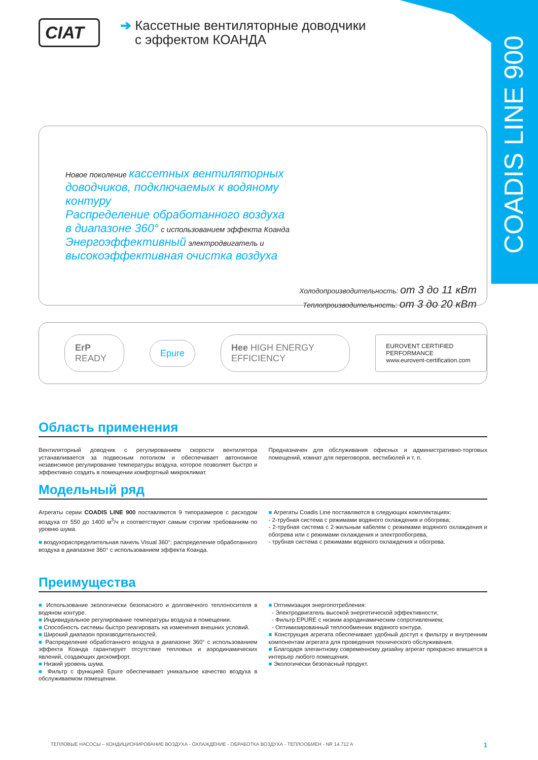COADIS LINE 900
CIAT
➔ Кассетные вентиляторные доводчики
с эффектом КОАНДА
Новое поколение кассетных вентиляторных доводчиков, подключаемых к водяному контуру
Распределение обработанного воздуха в диапазоне 360° с использованием эффекта Коанда
Энергоэффективный электродвигатель и высокоэффективная очистка воздуха
Холодопроизводительность: от 3 до 11 кВт
Теплопроизводительность: от 3 до 20 кВт
ErP READY Epure Hee HIGH ENERGY EFFICIENCY
EUROVENT CERTIFIED PERFORMANCE
www.eurovent-certification.com
Область применения
Вентиляторный доводчик с регулированием скорости вентилятора устанавливается за подвесным потолком и обеспечивает автономное независимое регулирование температуры воздуха, которое позволяет быстро и эффективно создать в помещении комфортный микроклимат.
Предназначен для обслуживания офисных и административно-торговых помещений, комнат для переговоров, вестибюлей и т. п.
Модельный ряд
Агрегаты серии COADIS LINE 900 поставляются 9 типоразмеров с расходом воздуха от 550 до 1400 м<sup>3</sup>/ч и соответствуют самым строгим требованиям по уровню шума.
■ воздухораспределительная панель Visual 360°: распределение обработанного воздуха в диапазоне 360° с использованием эффекта Коанда.
■ Агрегаты Coadis Line поставляются в следующих комплектациях:
- 2-трубная система с режимами водяного охлаждения и обогрева;
- 2-трубная система с 2-жильным кабелем с режимами водяного охлаждения и обогрева или с режимами охлаждения и электрообогрева,
- трубная система с режимами водяного охлаждения и обогрева.
Преимущества
■ Использование экологически безопасного и долговечного теплоносителя в водяном контуре.
■ Индивидуальное регулирование температуры воздуха в помещении.
■ Способность системы быстро реагировать на изменения внешних условий.
■ Широкий диапазон производительностей.
■ Распределение обработанного воздуха в диапазоне 360° с использованием эффекта Коанда гарантирует отсутствие тепловых и аэродинамических явлений, создающих дискомфорт.
■ Низкий уровень шума.
■ Фильтр с функцией Epure обеспечивает уникальное качество воздуха в обслуживаемом помещении.
■ Оптимизация энергопотребления:
- Электродвигатель высокой энергетической эффективности;
- Фильтр EPURE с низким аэродинамическим сопротивлением;
- Оптимизированный теплообменник водяного контура.
■ Конструкция агрегата обеспечивает удобный доступ к фильтру и внутренним компонентам агрегата для проведения технического обслуживания.
■ Благодаря элегантному современному дизайну агрегат прекрасно впишется в интерьер любого помещения.
■ Экологически безопасный продукт.
ТЕПЛОВЫЕ НАСОСЫ – КОНДИЦИОНИРОВАНИЕ ВОЗДУХА - ОХЛАЖДЕНИЕ - ОБРАБОТКА ВОЗДУХА - ТЕПЛООБМЕН - NR 14.712 A 1